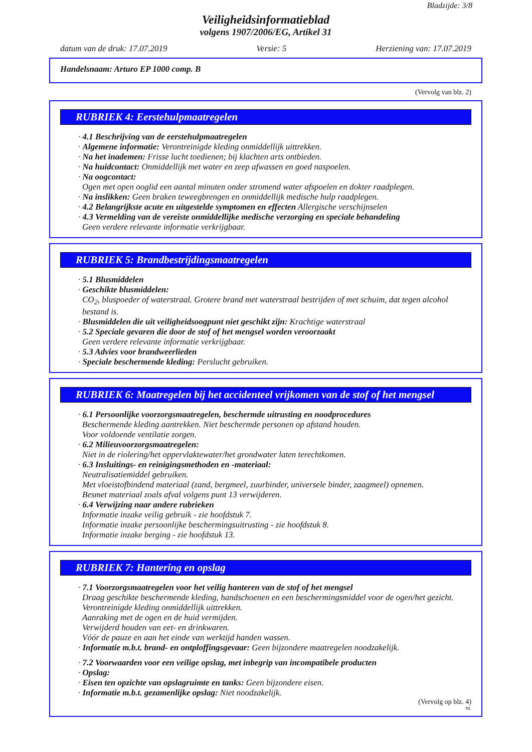Bladzijde: 3/8
Veiligheidsinformatieblad
volgens 1907/2006/EG, Artikel 31
datum van de druk: 17.07.2019 Versie: 5 Herziening van: 17.07.2019
Handelsnaam: Arturo EP 1000 comp. B
(Vervolg van blz. 2)
RUBRIEK 4: Eerstehulpmaatregelen
· 4.1 Beschrijving van de eerstehulpmaatregelen
· Algemene informatie: Verontreinigde kleding onmiddellijk uittrekken.
· Na het inademen: Frisse lucht toedienen; bij klachten arts ontbieden.
· Na huidcontact: Onmiddellijk met water en zeep afwassen en goed naspoelen.
· Na oogcontact:
Ogen met open ooglid een aantal minuten onder stromend water afspoelen en dokter raadplegen.
· Na inslikken: Geen braken teweegbrengen en onmiddellijk medische hulp raadplegen.
· 4.2 Belangrijkste acute en uitgestelde symptomen en effecten Allergische verschijnselen
· 4.3 Vermelding van de vereiste onmiddellijke medische verzorging en speciale behandeling
Geen verdere relevante informatie verkrijgbaar.
RUBRIEK 5: Brandbestrijdingsmaatregelen
· 5.1 Blusmiddelen
· Geschikte blusmiddelen:
CO<sub>2</sub>, bluspoeder of waterstraal. Grotere brand met waterstraal bestrijden of met schuim, dat tegen alcohol bestand is.
· Blusmiddelen die uit veiligheidsoogpunt niet geschikt zijn: Krachtige waterstraal
· 5.2 Speciale gevaren die door de stof of het mengsel worden veroorzaakt
Geen verdere relevante informatie verkrijgbaar.
· 5.3 Advies voor brandweerlieden
· Speciale beschermende kleding: Perslucht gebruiken.
RUBRIEK 6: Maatregelen bij het accidenteel vrijkomen van de stof of het mengsel
· 6.1 Persoonlijke voorzorgsmaatregelen, beschermde uitrusting en noodprocedures
Beschermende kleding aantrekken. Niet beschermde personen op afstand houden.
Voor voldoende ventilatie zorgen.
· 6.2 Milieuvoorzorgsmaatregelen:
Niet in de riolering/het oppervlaktewater/het grondwater laten terechtkomen.
· 6.3 Insluitings- en reinigingsmethoden en -materiaal:
Neutralisatiemiddel gebruiken.
Met vloeistofbindend materiaal (zand, bergmeel, zuurbinder, universele binder, zaagmeel) opnemen.
Besmet materiaal zoals afval volgens punt 13 verwijderen.
· 6.4 Verwijzing naar andere rubrieken
Informatie inzake veilig gebruik - zie hoofdstuk 7.
Informatie inzake persoonlijke beschermingsuitrusting - zie hoofdstuk 8.
Informatie inzake berging - zie hoofdstuk 13.
RUBRIEK 7: Hantering en opslag
· 7.1 Voorzorgsmaatregelen voor het veilig hanteren van de stof of het mengsel
Draag geschikte beschermende kleding, handschoenen en een beschermingsmiddel voor de ogen/het gezicht.
Verontreinigde kleding onmiddellijk uittrekken.
Aanraking met de ogen en de huid vermijden.
Verwijderd houden van eet- en drinkwaren.
Vóór de pauze en aan het einde van werktijd handen wassen.
· Informatie m.b.t. brand- en ontploffingsgevaar: Geen bijzondere maatregelen noodzakelijk.
· 7.2 Voorwaarden voor een veilige opslag, met inbegrip van incompatibele producten
· Opslag:
· Eisen ten opzichte van opslagruimte en tanks: Geen bijzondere eisen.
· Informatie m.b.t. gezamenlijke opslag: Niet noodzakelijk.
(Vervolg op blz. 4)
NL